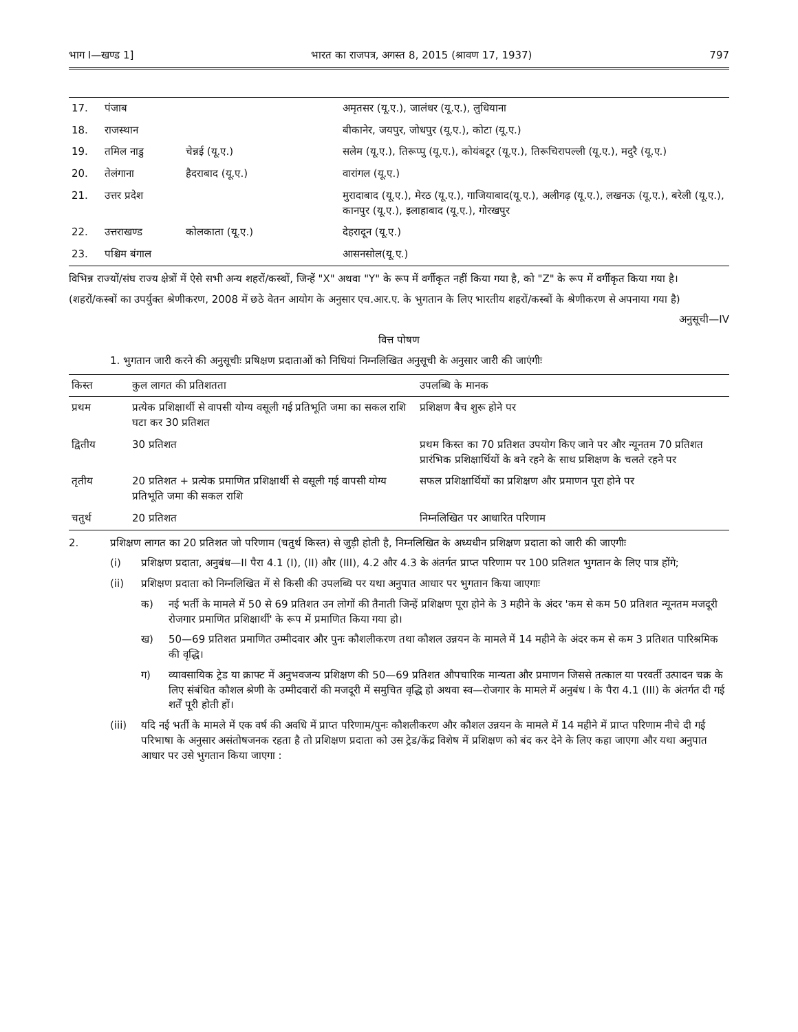भाग I—खण्ड 1] भारत का राजपत्र, अगस्त 8, 2015 (श्रावण 17, 1937) 797
| 17. | पंजाब | | अमृतसर (यू.ए.), जालंधर (यू.ए.), लुधियाना |
| 18. | राजस्थान | | बीकानेर, जयपुर, जोधपुर (यू.ए.), कोटा (यू.ए.) |
| 19. | तमिल नाडु | चेन्नई (यू.ए.) | सलेम (यू.ए.), तिरूप्पु (यू.ए.), कोयंबटूर (यू.ए.), तिरूचिरापल्ली (यू.ए.), मदुरै (यू.ए.) |
| 20. | तेलंगाना | हैदराबाद (यू.ए.) | वारांगल (यू.ए.) |
| 21. | उत्तर प्रदेश | | मुरादाबाद (यू.ए.), मेरठ (यू.ए.), गाजियाबाद(यू.ए.), अलीगढ़ (यू.ए.), लखनऊ (यू.ए.), बरेली (यू.ए.), कानपुर (यू.ए.), इलाहाबाद (यू.ए.), गोरखपुर |
| 22. | उत्तराखण्ड | कोलकाता (यू.ए.) | देहरादून (यू.ए.) |
| 23. | पश्चिम बंगाल | | आसनसोल(यू.ए.) |
विभिन्न राज्यों/संघ राज्य क्षेत्रों में ऐसे सभी अन्य शहरों/कस्बों, जिन्हें "X" अथवा "Y" के रूप में वर्गीकृत नहीं किया गया है, को "Z" के रूप में वर्गीकृत किया गया है।
(शहरों/कस्बों का उपर्युक्त श्रेणीकरण, 2008 में छठे वेतन आयोग के अनुसार एच.आर.ए. के भुगतान के लिए भारतीय शहरों/कस्बों के श्रेणीकरण से अपनाया गया है)
अनुसूची—IV
वित्त पोषण
1. भुगतान जारी करने की अनुसूचीः प्रषिक्षण प्रदाताओं को निधियां निम्नलिखित अनुसूची के अनुसार जारी की जाएंगीः
| किस्त | कुल लागत की प्रतिशतता | उपलब्धि के मानक |
| --- | --- | --- |
| प्रथम | प्रत्येक प्रशिक्षार्थी से वापसी योग्य वसूली गई प्रतिभूति जमा का सकल राशि घटा कर 30 प्रतिशत | प्रशिक्षण बैच शुरू होने पर |
| द्वितीय | 30 प्रतिशत | प्रथम किस्त का 70 प्रतिशत उपयोग किए जाने पर और न्यूनतम 70 प्रतिशत प्रारंभिक प्रशिक्षार्थियों के बने रहने के साथ प्रशिक्षण के चलते रहने पर |
| तृतीय | 20 प्रतिशत + प्रत्येक प्रमाणित प्रशिक्षार्थी से वसूली गई वापसी योग्य प्रतिभूति जमा की सकल राशि | सफल प्रशिक्षार्थियों का प्रशिक्षण और प्रमाणन पूरा होने पर |
| चतुर्थ | 20 प्रतिशत | निम्नलिखित पर आधारित परिणाम |
2. प्रशिक्षण लागत का 20 प्रतिशत जो परिणाम (चतुर्थ किस्त) से जुड़ी होती है, निम्नलिखित के अध्यधीन प्रशिक्षण प्रदाता को जारी की जाएगीः
(i) प्रशिक्षण प्रदाता, अनुबंध—II पैरा 4.1 (I), (II) और (III), 4.2 और 4.3 के अंतर्गत प्राप्त परिणाम पर 100 प्रतिशत भुगतान के लिए पात्र होंगे;
(ii) प्रशिक्षण प्रदाता को निम्नलिखित में से किसी की उपलब्धि पर यथा अनुपात आधार पर भुगतान किया जाएगाः
क) नई भर्ती के मामले में 50 से 69 प्रतिशत उन लोगों की तैनाती जिन्हें प्रशिक्षण पूरा होने के 3 महीने के अंदर 'कम से कम 50 प्रतिशत न्यूनतम मजदूरी रोजगार प्रमाणित प्रशिक्षार्थी' के रूप में प्रमाणित किया गया हो।
ख) 50—69 प्रतिशत प्रमाणित उम्मीदवार और पुनः कौशलीकरण तथा कौशल उन्नयन के मामले में 14 महीने के अंदर कम से कम 3 प्रतिशत पारिश्रमिक की वृद्धि।
ग) व्यावसायिक ट्रेड या क्राफ्ट में अनुभवजन्य प्रशिक्षण की 50—69 प्रतिशत औपचारिक मान्यता और प्रमाणन जिससे तत्काल या परवर्ती उत्पादन चक्र के लिए संबंधित कौशल श्रेणी के उम्मीदवारों की मजदूरी में समुचित वृद्धि हो अथवा स्व—रोजगार के मामले में अनुबंध I के पैरा 4.1 (III) के अंतर्गत दी गई शर्तें पूरी होती हों।
(iii) यदि नई भर्ती के मामले में एक वर्ष की अवधि में प्राप्त परिणाम/पुनः कौशलीकरण और कौशल उन्नयन के मामले में 14 महीने में प्राप्त परिणाम नीचे दी गई परिभाषा के अनुसार असंतोषजनक रहता है तो प्रशिक्षण प्रदाता को उस ट्रेड/केंद्र विशेष में प्रशिक्षण को बंद कर देने के लिए कहा जाएगा और यथा अनुपात आधार पर उसे भुगतान किया जाएगा :